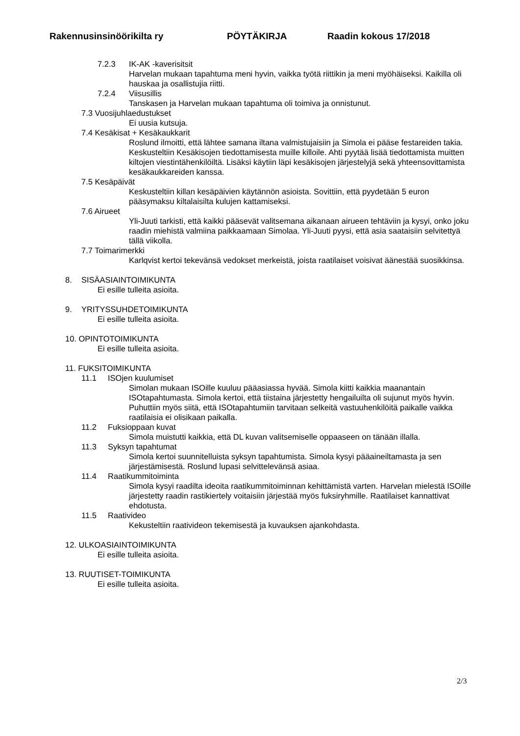Rakennusinsinöörikilta ry PÖYTÄKIRJA Raadin kokous 17/2018
7.2.3 IK-AK -kaverisitsit
Harvelan mukaan tapahtuma meni hyvin, vaikka työtä riittikin ja meni myöhäiseksi. Kaikilla oli hauskaa ja osallistujia riitti.
7.2.4 Viisusillis
Tanskasen ja Harvelan mukaan tapahtuma oli toimiva ja onnistunut.
7.3 Vuosijuhlaedustukset
Ei uusia kutsuja.
7.4 Kesäkisat + Kesäkaukkarit
Roslund ilmoitti, että lähtee samana iltana valmistujaisiin ja Simola ei pääse festareiden takia. Keskusteltiin Kesäkisojen tiedottamisesta muille killoile. Ahti pyytää lisää tiedottamista muitten kiltojen viestintähenkilöiltä. Lisäksi käytiin läpi kesäkisojen järjestelyjä sekä yhteensovittamista kesäkaukkareiden kanssa.
7.5 Kesäpäivät
Keskusteltiin killan kesäpäivien käytännön asioista. Sovittiin, että pyydetään 5 euron pääsymaksu kiltalaisilta kulujen kattamiseksi.
7.6 Airueet
Yli-Juuti tarkisti, että kaikki pääsevät valitsemana aikanaan airueen tehtäviin ja kysyi, onko joku raadin miehistä valmiina paikkaamaan Simolaa. Yli-Juuti pyysi, että asia saataisiin selvitettyä tällä viikolla.
7.7 Toimarimerkki
Karlqvist kertoi tekevänsä vedokset merkeistä, joista raatilaiset voisivat äänestää suosikkinsa.
8. SISÄASIAINTOIMIKUNTA
Ei esille tulleita asioita.
9. YRITYSSUHDETOIMIKUNTA
Ei esille tulleita asioita.
10. OPINTOTOIMIKUNTA
Ei esille tulleita asioita.
11. FUKSITOIMIKUNTA
11.1 ISOjen kuulumiset
Simolan mukaan ISOille kuuluu pääasiassa hyvää. Simola kiitti kaikkia maanantain ISOtapahtumasta. Simola kertoi, että tiistaina järjestetty hengailuilta oli sujunut myös hyvin. Puhuttiin myös siitä, että ISOtapahtumiin tarvitaan selkeitä vastuuhenkilöitä paikalle vaikka raatilaisia ei olisikaan paikalla.
11.2 Fuksioppaan kuvat
Simola muistutti kaikkia, että DL kuvan valitsemiselle oppaaseen on tänään illalla.
11.3 Syksyn tapahtumat
Simola kertoi suunnitelluista syksyn tapahtumista. Simola kysyi pääaineiltamasta ja sen järjestämisestä. Roslund lupasi selvittelevänsä asiaa.
11.4 Raatikummitoiminta
Simola kysyi raadilta ideoita raatikummitoiminnan kehittämistä varten. Harvelan mielestä ISOille järjestetty raadin rastikiertely voitaisiin järjestää myös fuksiryhmille. Raatilaiset kannattivat ehdotusta.
11.5 Raativideo
Kekusteltiin raativideon tekemisestä ja kuvauksen ajankohdasta.
12. ULKOASIAINTOIMIKUNTA
Ei esille tulleita asioita.
13. RUUTISET-TOIMIKUNTA
Ei esille tulleita asioita.
2/3